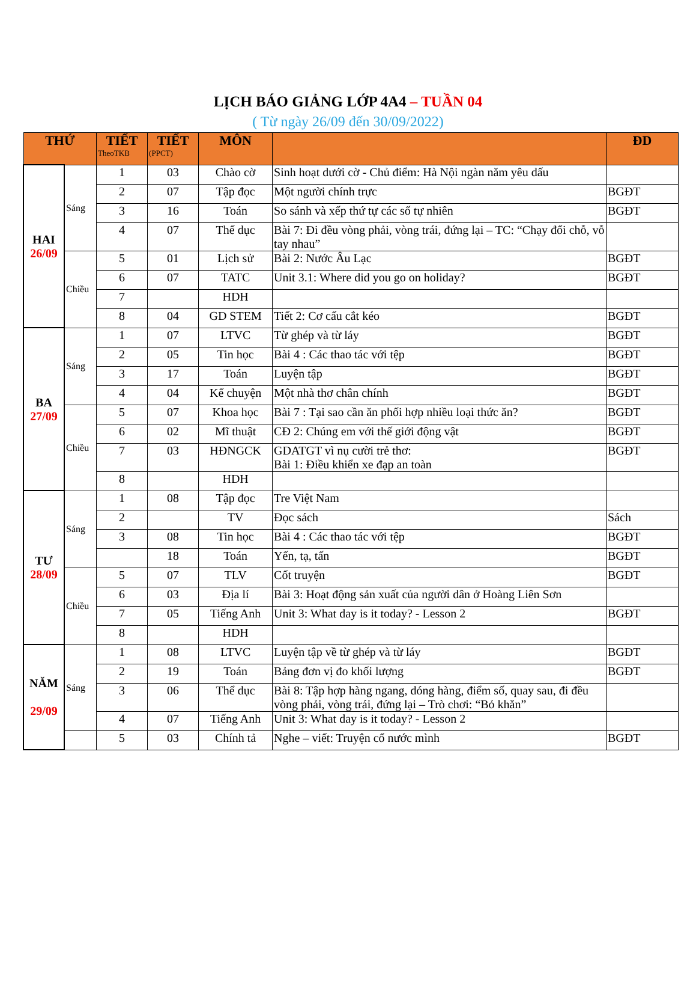LỊCH BÁO GIẢNG LỚP 4A4 – TUẦN 04
( Từ ngày 26/09 đến 30/09/2022)
| THỨ | | TIẾT TheoTKB | TIẾT (PPCT) | MÔN | | ĐD |
| --- | --- | --- | --- | --- | --- | --- |
| HAI 26/09 | Sáng | 1 | 03 | Chào cờ | Sinh hoạt dưới cờ - Chủ điểm: Hà Nội ngàn năm yêu dấu | |
| | | 2 | 07 | Tập đọc | Một người chính trực | BGĐT |
| | | 3 | 16 | Toán | So sánh và xếp thứ tự các số tự nhiên | BGĐT |
| | | 4 | 07 | Thể dục | Bài 7: Đi đều vòng phải, vòng trái, đứng lại – TC: “Chạy đổi chỗ, vỗ tay nhau” | |
| | Chiều | 5 | 01 | Lịch sử | Bài 2: Nước Âu Lạc | BGĐT |
| | | 6 | 07 | TATC | Unit 3.1: Where did you go on holiday? | BGĐT |
| | | 7 | | HDH | | |
| | | 8 | 04 | GD STEM | Tiết 2: Cơ cấu cắt kéo | BGĐT |
| BA 27/09 | Sáng | 1 | 07 | LTVC | Từ ghép và từ láy | BGĐT |
| | | 2 | 05 | Tin học | Bài 4 : Các thao tác với tệp | BGĐT |
| | | 3 | 17 | Toán | Luyện tập | BGĐT |
| | | 4 | 04 | Kể chuyện | Một nhà thơ chân chính | BGĐT |
| | Chiều | 5 | 07 | Khoa học | Bài 7 : Tại sao cần ăn phối hợp nhiều loại thức ăn? | BGĐT |
| | | 6 | 02 | Mĩ thuật | CĐ 2: Chúng em với thế giới động vật | BGĐT |
| | | 7 | 03 | HĐNGCK | GDATGT vì nụ cười trẻ thơ: Bài 1: Điều khiển xe đạp an toàn | BGĐT |
| | | 8 | | HDH | | |
| TƯ 28/09 | Sáng | 1 | 08 | Tập đọc | Tre Việt Nam | |
| | | 2 | | TV | Đọc sách | Sách |
| | | 3 | 08 | Tin học | Bài 4 : Các thao tác với tệp | BGĐT |
| | | | 18 | Toán | Yến, tạ, tấn | BGĐT |
| | Chiều | 5 | 07 | TLV | Cốt truyện | BGĐT |
| | | 6 | 03 | Địa lí | Bài 3: Hoạt động sản xuất của người dân ở Hoàng Liên Sơn | |
| | | 7 | 05 | Tiếng Anh | Unit 3: What day is it today? - Lesson 2 | BGĐT |
| | | 8 | | HDH | | |
| NĂM 29/09 | Sáng | 1 | 08 | LTVC | Luyện tập về từ ghép và từ láy | BGĐT |
| | | 2 | 19 | Toán | Bảng đơn vị đo khối lượng | BGĐT |
| | | 3 | 06 | Thể dục | Bài 8: Tập hợp hàng ngang, dóng hàng, điểm số, quay sau, đi đều vòng phải, vòng trái, đứng lại – Trò chơi: “Bỏ khăn” | |
| | | 4 | 07 | Tiếng Anh | Unit 3: What day is it today? - Lesson 2 | |
| | | 5 | 03 | Chính tả | Nghe – viết: Truyện cổ nước mình | BGĐT |